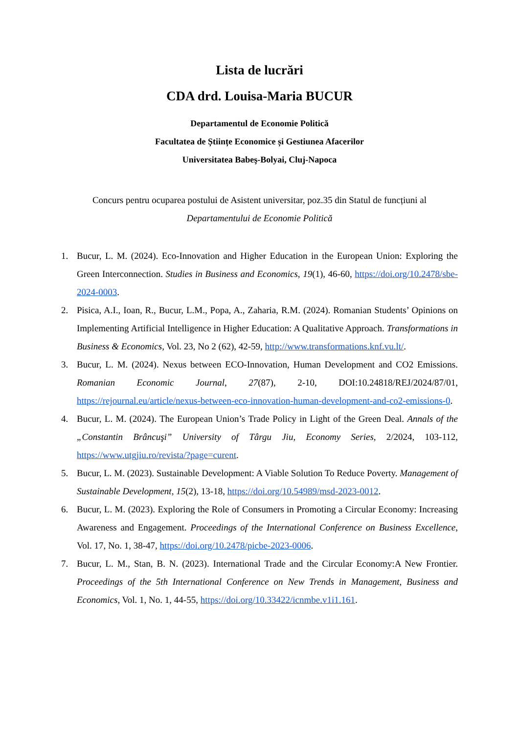Lista de lucrări
CDA drd. Louisa-Maria BUCUR
Departamentul de Economie Politică
Facultatea de Științe Economice și Gestiunea Afacerilor
Universitatea Babeş-Bolyai, Cluj-Napoca
Concurs pentru ocuparea postului de Asistent universitar, poz.35 din Statul de funcțiuni al
Departamentului de Economie Politică
1. Bucur, L. M. (2024). Eco-Innovation and Higher Education in the European Union: Exploring the Green Interconnection. Studies in Business and Economics, 19(1), 46-60, https://doi.org/10.2478/sbe-2024-0003.
2. Pisica, A.I., Ioan, R., Bucur, L.M., Popa, A., Zaharia, R.M. (2024). Romanian Students’ Opinions on Implementing Artificial Intelligence in Higher Education: A Qualitative Approach. Transformations in Business & Economics, Vol. 23, No 2 (62), 42-59, http://www.transformations.knf.vu.lt/.
3. Bucur, L. M. (2024). Nexus between ECO-Innovation, Human Development and CO2 Emissions. Romanian Economic Journal, 27(87), 2-10, DOI:10.24818/REJ/2024/87/01, https://rejournal.eu/article/nexus-between-eco-innovation-human-development-and-co2-emissions-0.
4. Bucur, L. M. (2024). The European Union’s Trade Policy in Light of the Green Deal. Annals of the „Constantin Brâncuşi” University of Târgu Jiu, Economy Series, 2/2024, 103-112, https://www.utgjiu.ro/revista/?page=curent.
5. Bucur, L. M. (2023). Sustainable Development: A Viable Solution To Reduce Poverty. Management of Sustainable Development, 15(2), 13-18, https://doi.org/10.54989/msd-2023-0012.
6. Bucur, L. M. (2023). Exploring the Role of Consumers in Promoting a Circular Economy: Increasing Awareness and Engagement. Proceedings of the International Conference on Business Excellence, Vol. 17, No. 1, 38-47, https://doi.org/10.2478/picbe-2023-0006.
7. Bucur, L. M., Stan, B. N. (2023). International Trade and the Circular Economy:A New Frontier. Proceedings of the 5th International Conference on New Trends in Management, Business and Economics, Vol. 1, No. 1, 44-55, https://doi.org/10.33422/icnmbe.v1i1.161.